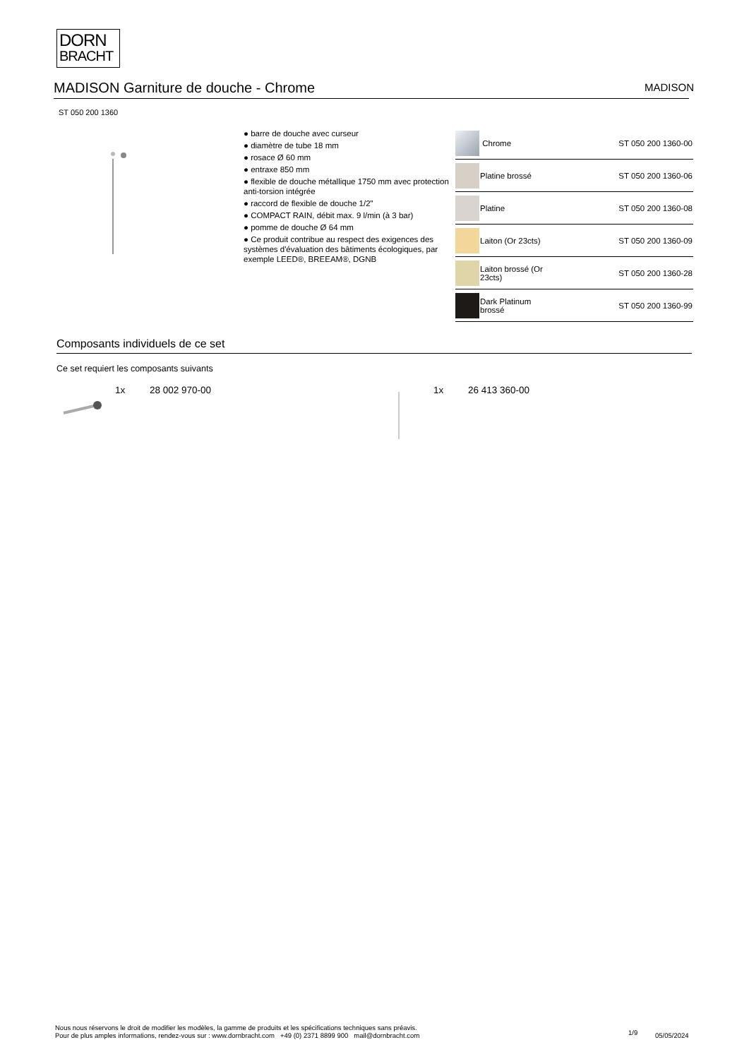DORN
BRACHT
MADISON Garniture de douche - Chrome MADISON
ST 050 200 1360
● barre de douche avec curseur
● diamètre de tube 18 mm
● rosace Ø 60 mm
● entraxe 850 mm
● flexible de douche métallique 1750 mm avec protection anti-torsion intégrée
● raccord de flexible de douche 1/2"
● COMPACT RAIN, débit max. 9 l/min (à 3 bar)
● pomme de douche Ø 64 mm
● Ce produit contribue au respect des exigences des systèmes d'évaluation des bâtiments écologiques, par exemple LEED®, BREEAM®, DGNB
| | Chrome | ST 050 200 1360-00 |
| | Platine brossé | ST 050 200 1360-06 |
| | Platine | ST 050 200 1360-08 |
| | Laiton (Or 23cts) | ST 050 200 1360-09 |
| | Laiton brossé (Or 23cts) | ST 050 200 1360-28 |
| | Dark Platinum brossé | ST 050 200 1360-99 |
Composants individuels de ce set
Ce set requiert les composants suivants
1x 28 002 970-00 1x 26 413 360-00
Nous nous réservons le droit de modifier les modèles, la gamme de produits et les spécifications techniques sans préavis.
Pour de plus amples informations, rendez-vous sur : www.dornbracht.com +49 (0) 2371 8899 900 mail@dornbracht.com
1/9 05/05/2024